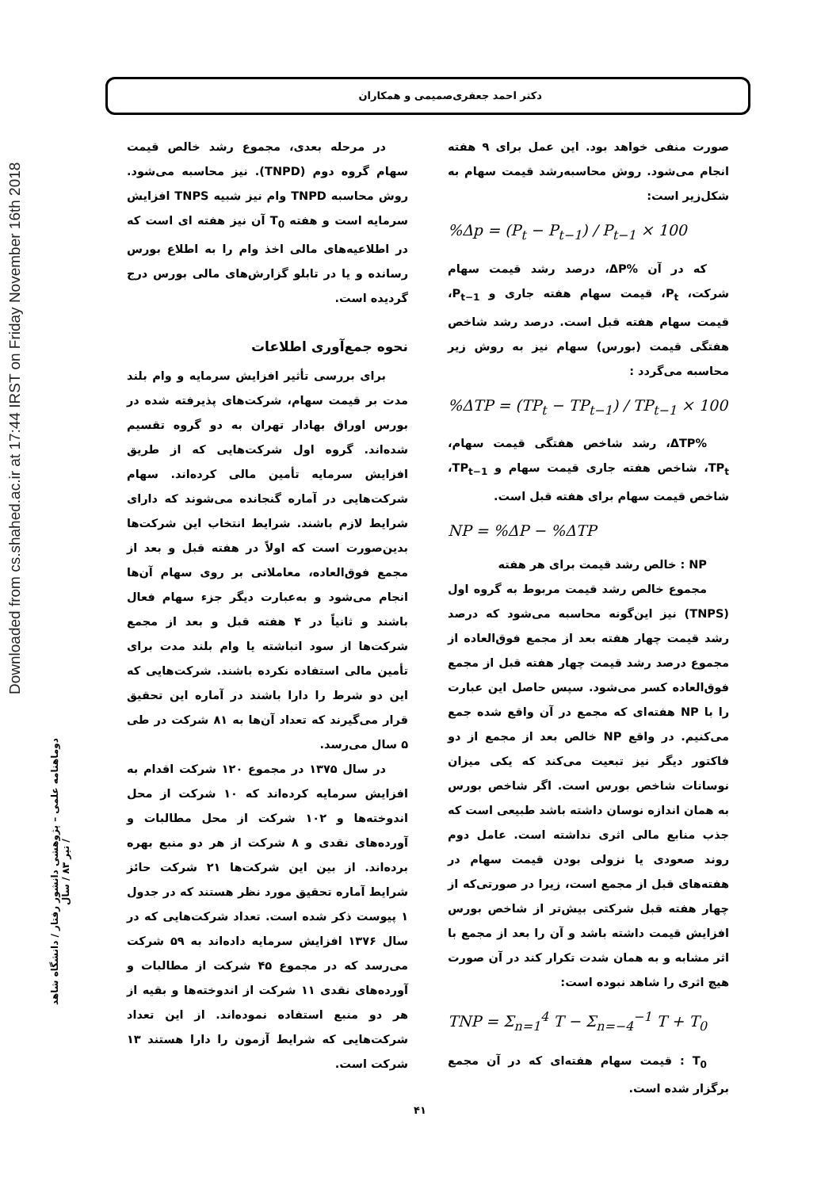دکتر احمد جعفری‌صمیمی و همکاران
Downloaded from cs.shahed.ac.ir at 17:44 IRST on Friday November 16th 2018
صورت منفی خواهد بود. این عمل برای ۹ هفته انجام می‌شود. روش محاسبه‌رشد قیمت سهام به شکل‌زیر است:
%Δp = (P<sub>t</sub> − P<sub>t−1</sub>) / P<sub>t−1</sub> × 100
که در آن %ΔP، درصد رشد قیمت سهام شرکت، P<sub>t</sub>، قیمت سهام هفته جاری و P<sub>t−1</sub>، قیمت سهام هفته قبل است. درصد رشد شاخص هفتگی قیمت (بورس) سهام نیز به روش زیر محاسبه می‌گردد :
%ΔTP = (TP<sub>t</sub> − TP<sub>t−1</sub>) / TP<sub>t−1</sub> × 100
%ΔTP، رشد شاخص هفتگی قیمت سهام، TP<sub>t</sub>، شاخص هفته جاری قیمت سهام و TP<sub>t−1</sub>، شاخص قیمت سهام برای هفته قبل است.
NP = %ΔP − %ΔTP
NP : خالص رشد قیمت برای هر هفته
مجموع خالص رشد قیمت مربوط به گروه اول (TNPS) نیز این‌گونه محاسبه می‌شود که درصد رشد قیمت چهار هفته بعد از مجمع فوق‌العاده از مجموع درصد رشد قیمت چهار هفته قبل از مجمع فوق‌العاده کسر می‌شود. سپس حاصل این عبارت را با NP هفته‌ای که مجمع در آن واقع شده جمع می‌کنیم. در واقع NP خالص بعد از مجمع از دو فاکتور دیگر نیز تبعیت می‌کند که یکی میزان نوسانات شاخص بورس است. اگر شاخص بورس به همان اندازه نوسان داشته باشد طبیعی است که جذب منابع مالی اثری نداشته است. عامل دوم روند صعودی یا نزولی بودن قیمت سهام در هفته‌های قبل از مجمع است، زیرا در صورتی‌که از چهار هفته قبل شرکتی بیش‌تر از شاخص بورس افزایش قیمت داشته باشد و آن را بعد از مجمع با اثر مشابه و به همان شدت تکرار کند در آن صورت هیچ اثری را شاهد نبوده است:
TNP = Σ<sub>n=1</sub><sup>4</sup> T − Σ<sub>n=−4</sub><sup>−1</sup> T + T<sub>0</sub>
T<sub>0</sub> : قیمت سهام هفته‌ای که در آن مجمع برگزار شده است.
در مرحله بعدی، مجموع رشد خالص قیمت سهام گروه دوم (TNPD). نیز محاسبه می‌شود. روش محاسبه TNPD وام نیز شبیه TNPS افزایش سرمایه است و هفته T<sub>0</sub> آن نیز هفته ای است که در اطلاعیه‌های مالی اخذ وام را به اطلاع بورس رسانده و یا در تابلو گزارش‌های مالی بورس درج گردیده است.
نحوه جمع‌آوری اطلاعات
برای بررسی تأثیر افزایش سرمایه و وام بلند مدت بر قیمت سهام، شرکت‌های پذیرفته شده در بورس اوراق بهادار تهران به دو گروه تقسیم شده‌اند. گروه اول شرکت‌هایی که از طریق افزایش سرمایه تأمین مالی کرده‌اند. سهام شرکت‌هایی در آماره گنجانده می‌شوند که دارای شرایط لازم باشند. شرایط انتخاب این شرکت‌ها بدین‌صورت است که اولاً در هفته قبل و بعد از مجمع فوق‌العاده، معاملاتی بر روی سهام آن‌ها انجام می‌شود و به‌عبارت دیگر جزء سهام فعال باشند و ثانیاً در ۴ هفته قبل و بعد از مجمع شرکت‌ها از سود انباشته یا وام بلند مدت برای تأمین مالی استفاده نکرده باشند. شرکت‌هایی که این دو شرط را دارا باشند در آماره این تحقیق قرار می‌گیرند که تعداد آن‌ها به ۸۱ شرکت در طی ۵ سال می‌رسد.
در سال ۱۳۷۵ در مجموع ۱۲۰ شرکت اقدام به افزایش سرمایه کرده‌اند که ۱۰ شرکت از محل اندوخته‌ها و ۱۰۲ شرکت از محل مطالبات و آورده‌های نقدی و ۸ شرکت از هر دو منبع بهره برده‌اند. از بین این شرکت‌ها ۲۱ شرکت حائز شرایط آماره تحقیق مورد نظر هستند که در جدول ۱ پیوست ذکر شده است. تعداد شرکت‌هایی که در سال ۱۳۷۶ افزایش سرمایه داده‌اند به ۵۹ شرکت می‌رسد که در مجموع ۴۵ شرکت از مطالبات و آورده‌های نقدی ۱۱ شرکت از اندوخته‌ها و بقیه از هر دو منبع استفاده نموده‌اند. از این تعداد شرکت‌هایی که شرایط آزمون را دارا هستند ۱۳ شرکت است.
دوماهنامه علمی – پژوهشی دانشور رفتار / دانشگاه شاهد / تیر ۸۳ / سال
۴۱